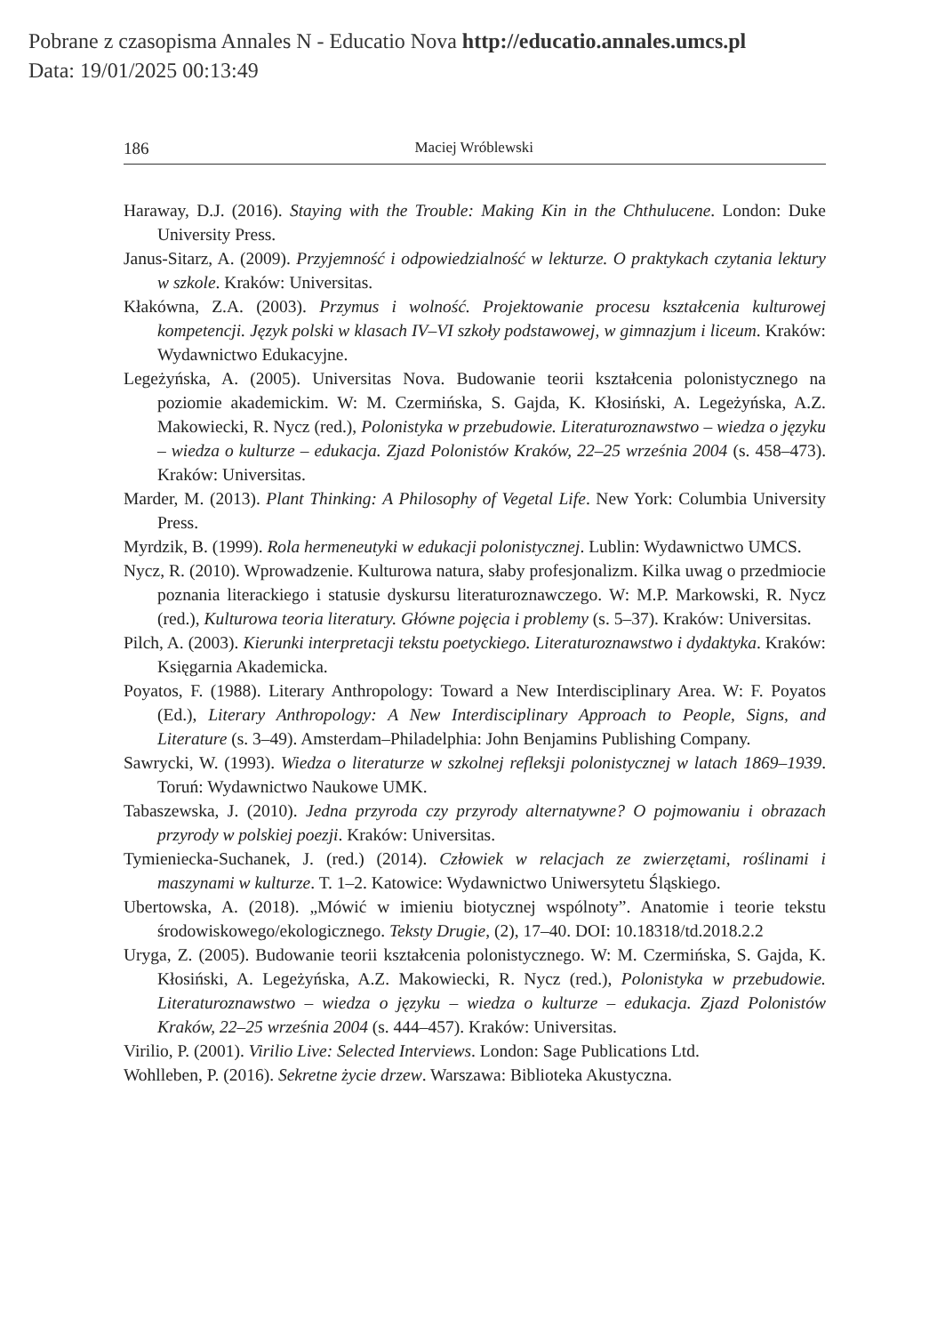Pobrane z czasopisma Annales N - Educatio Nova http://educatio.annales.umcs.pl
Data: 19/01/2025 00:13:49
186 Maciej Wróblewski
Haraway, D.J. (2016). Staying with the Trouble: Making Kin in the Chthulucene. London: Duke University Press.
Janus-Sitarz, A. (2009). Przyjemność i odpowiedzialność w lekturze. O praktykach czytania lektury w szkole. Kraków: Universitas.
Kłakówna, Z.A. (2003). Przymus i wolność. Projektowanie procesu kształcenia kulturowej kompetencji. Język polski w klasach IV–VI szkoły podstawowej, w gimnazjum i liceum. Kraków: Wydawnictwo Edukacyjne.
Legeżyńska, A. (2005). Universitas Nova. Budowanie teorii kształcenia polonistycznego na poziomie akademickim. W: M. Czermińska, S. Gajda, K. Kłosiński, A. Legeżyńska, A.Z. Makowiecki, R. Nycz (red.), Polonistyka w przebudowie. Literaturoznawstwo – wiedza o języku – wiedza o kulturze – edukacja. Zjazd Polonistów Kraków, 22–25 września 2004 (s. 458–473). Kraków: Universitas.
Marder, M. (2013). Plant Thinking: A Philosophy of Vegetal Life. New York: Columbia University Press.
Myrdzik, B. (1999). Rola hermeneutyki w edukacji polonistycznej. Lublin: Wydawnictwo UMCS.
Nycz, R. (2010). Wprowadzenie. Kulturowa natura, słaby profesjonalizm. Kilka uwag o przedmiocie poznania literackiego i statusie dyskursu literaturoznawczego. W: M.P. Markowski, R. Nycz (red.), Kulturowa teoria literatury. Główne pojęcia i problemy (s. 5–37). Kraków: Universitas.
Pilch, A. (2003). Kierunki interpretacji tekstu poetyckiego. Literaturoznawstwo i dydaktyka. Kraków: Księgarnia Akademicka.
Poyatos, F. (1988). Literary Anthropology: Toward a New Interdisciplinary Area. W: F. Poyatos (Ed.), Literary Anthropology: A New Interdisciplinary Approach to People, Signs, and Literature (s. 3–49). Amsterdam–Philadelphia: John Benjamins Publishing Company.
Sawrycki, W. (1993). Wiedza o literaturze w szkolnej refleksji polonistycznej w latach 1869–1939. Toruń: Wydawnictwo Naukowe UMK.
Tabaszewska, J. (2010). Jedna przyroda czy przyrody alternatywne? O pojmowaniu i obrazach przyrody w polskiej poezji. Kraków: Universitas.
Tymieniecka-Suchanek, J. (red.) (2014). Człowiek w relacjach ze zwierzętami, roślinami i maszynami w kulturze. T. 1–2. Katowice: Wydawnictwo Uniwersytetu Śląskiego.
Ubertowska, A. (2018). „Mówić w imieniu biotycznej wspólnoty”. Anatomie i teorie tekstu środowiskowego/ekologicznego. Teksty Drugie, (2), 17–40. DOI: 10.18318/td.2018.2.2
Uryga, Z. (2005). Budowanie teorii kształcenia polonistycznego. W: M. Czermińska, S. Gajda, K. Kłosiński, A. Legeżyńska, A.Z. Makowiecki, R. Nycz (red.), Polonistyka w przebudowie. Literaturoznawstwo – wiedza o języku – wiedza o kulturze – edukacja. Zjazd Polonistów Kraków, 22–25 września 2004 (s. 444–457). Kraków: Universitas.
Virilio, P. (2001). Virilio Live: Selected Interviews. London: Sage Publications Ltd.
Wohlleben, P. (2016). Sekretne życie drzew. Warszawa: Biblioteka Akustyczna.